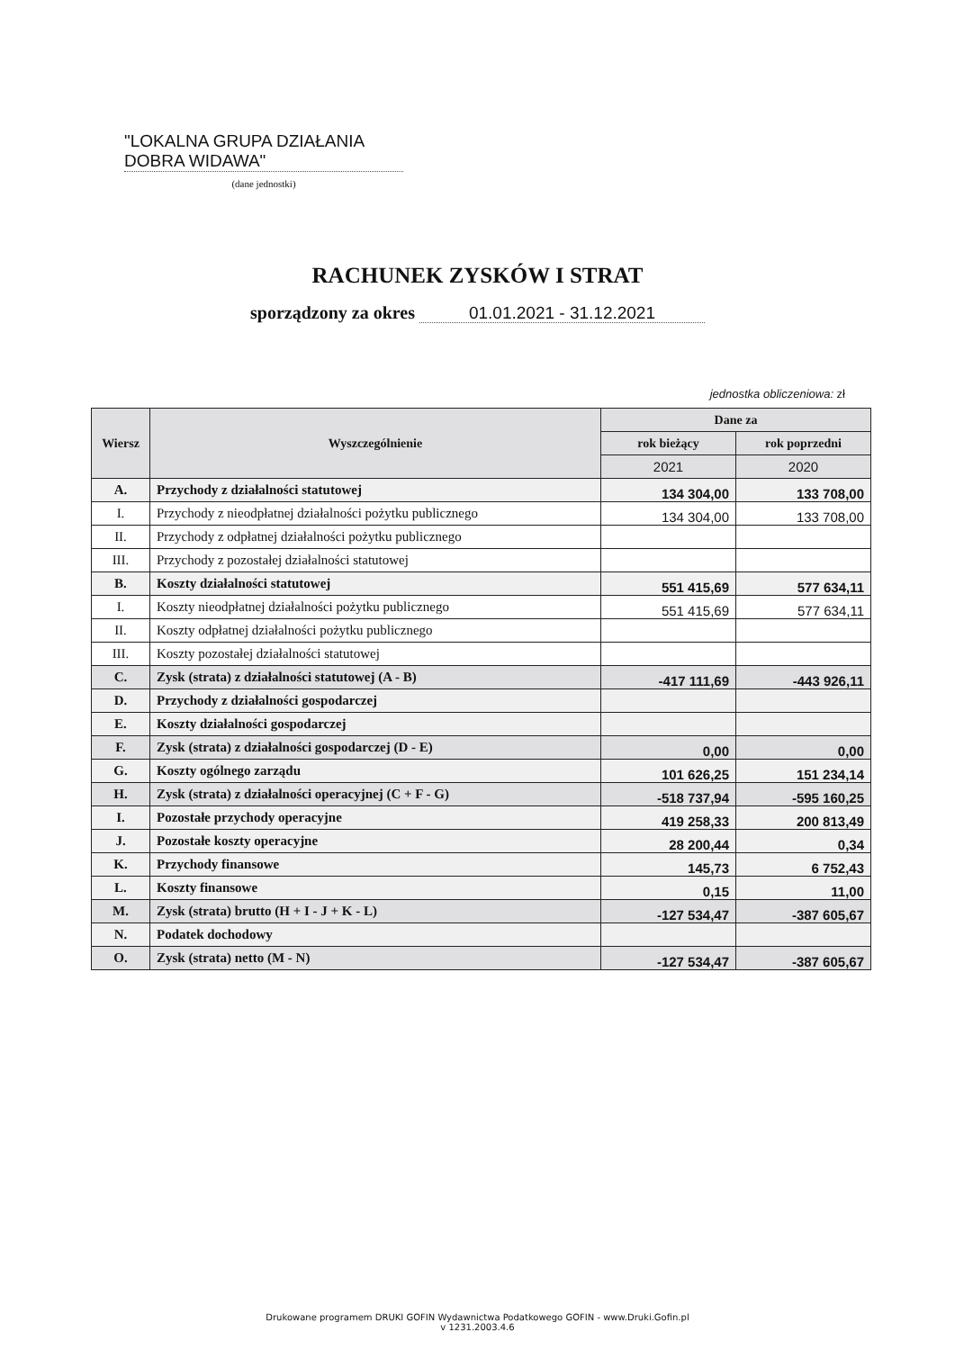"LOKALNA GRUPA DZIAŁANIA
DOBRA WIDAWA"
(dane jednostki)
RACHUNEK ZYSKÓW I STRAT
sporządzony za okres 01.01.2021 - 31.12.2021
jednostka obliczeniowa: zł
| Wiersz | Wyszczególnienie | Dane za | |
| --- | --- | --- | --- |
| | | rok bieżący | rok poprzedni |
| | | 2021 | 2020 |
| A. | Przychody z działalności statutowej | 134 304,00 | 133 708,00 |
| I. | Przychody z nieodpłatnej działalności pożytku publicznego | 134 304,00 | 133 708,00 |
| II. | Przychody z odpłatnej działalności pożytku publicznego | | |
| III. | Przychody z pozostałej działalności statutowej | | |
| B. | Koszty działalności statutowej | 551 415,69 | 577 634,11 |
| I. | Koszty nieodpłatnej działalności pożytku publicznego | 551 415,69 | 577 634,11 |
| II. | Koszty odpłatnej działalności pożytku publicznego | | |
| III. | Koszty pozostałej działalności statutowej | | |
| C. | Zysk (strata) z działalności statutowej (A - B) | -417 111,69 | -443 926,11 |
| D. | Przychody z działalności gospodarczej | | |
| E. | Koszty działalności gospodarczej | | |
| F. | Zysk (strata) z działalności gospodarczej (D - E) | 0,00 | 0,00 |
| G. | Koszty ogólnego zarządu | 101 626,25 | 151 234,14 |
| H. | Zysk (strata) z działalności operacyjnej (C + F - G) | -518 737,94 | -595 160,25 |
| I. | Pozostałe przychody operacyjne | 419 258,33 | 200 813,49 |
| J. | Pozostałe koszty operacyjne | 28 200,44 | 0,34 |
| K. | Przychody finansowe | 145,73 | 6 752,43 |
| L. | Koszty finansowe | 0,15 | 11,00 |
| M. | Zysk (strata) brutto (H + I - J + K - L) | -127 534,47 | -387 605,67 |
| N. | Podatek dochodowy | | |
| O. | Zysk (strata) netto (M - N) | -127 534,47 | -387 605,67 |
Drukowane programem DRUKI GOFIN Wydawnictwa Podatkowego GOFIN - www.Druki.Gofin.pl
v 1231.2003.4.6